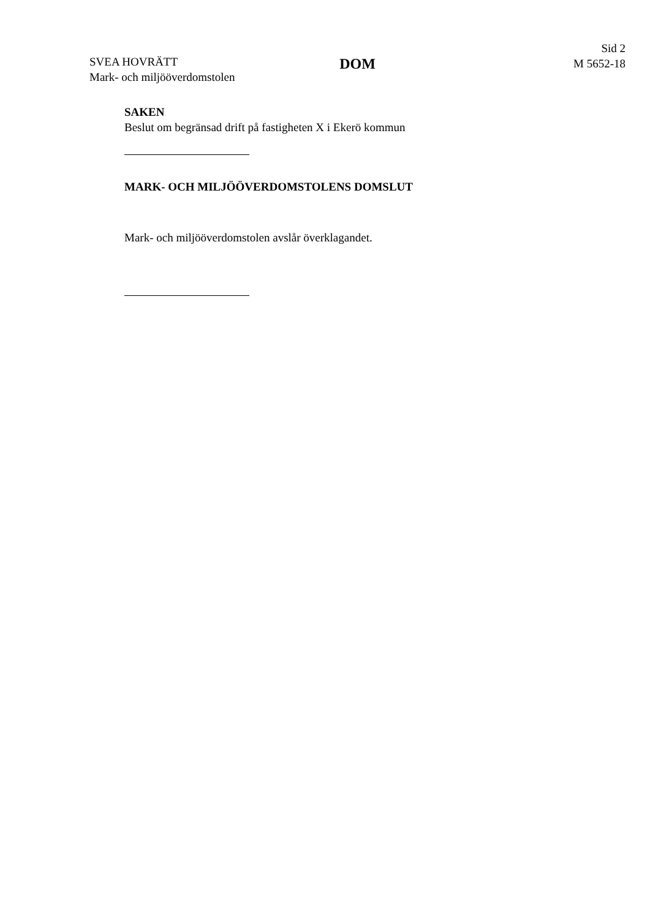SVEA HOVRÄTT
Mark- och miljööverdomstolen
DOM
Sid 2
M 5652-18
SAKEN
Beslut om begränsad drift på fastigheten X i Ekerö kommun
MARK- OCH MILJÖÖVERDOMSTOLENS DOMSLUT
Mark- och miljööverdomstolen avslår överklagandet.